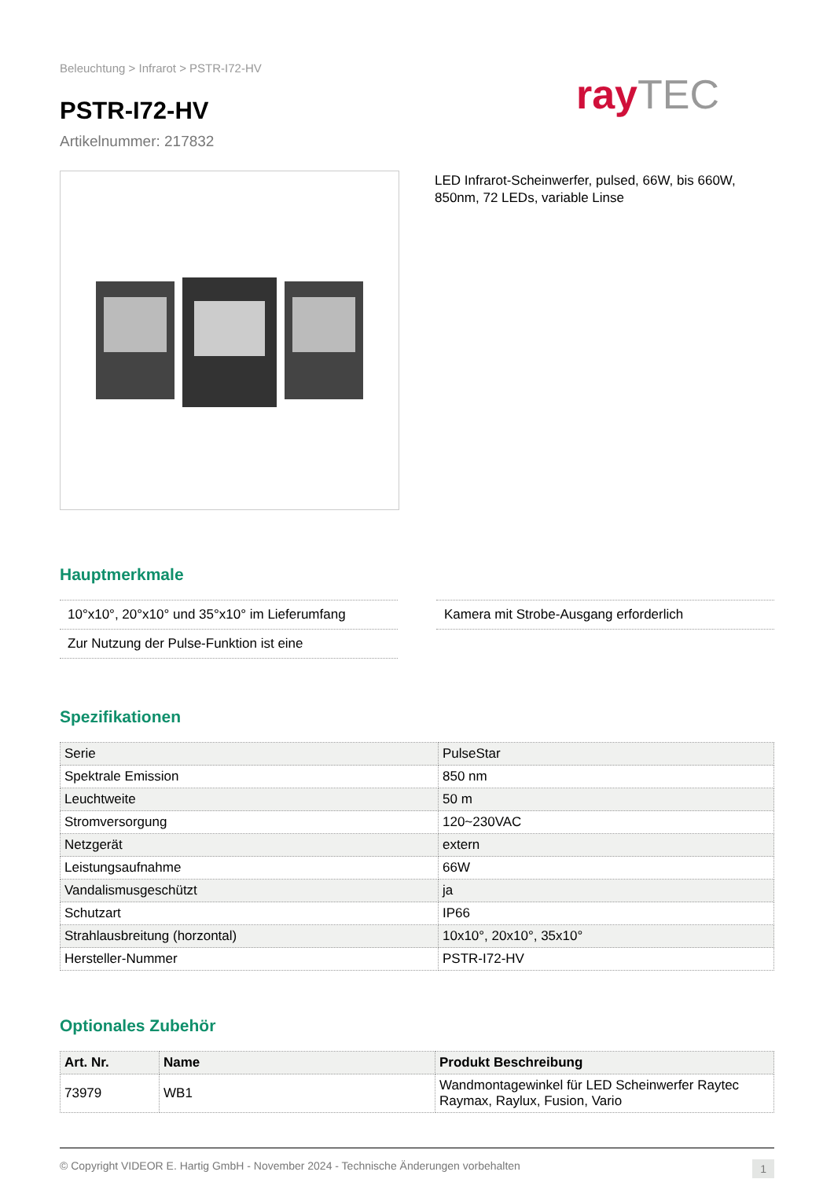Beleuchtung > Infrarot > PSTR-I72-HV
PSTR-I72-HV
Artikelnummer: 217832
ray TEC
LED Infrarot-Scheinwerfer, pulsed, 66W, bis 660W, 850nm, 72 LEDs, variable Linse
Hauptmerkmale
10°x10°, 20°x10° und 35°x10° im Lieferumfang
Zur Nutzung der Pulse-Funktion ist eine
Kamera mit Strobe-Ausgang erforderlich
Spezifikationen
| Serie | PulseStar |
| Spektrale Emission | 850 nm |
| Leuchtweite | 50 m |
| Stromversorgung | 120~230VAC |
| Netzgerät | extern |
| Leistungsaufnahme | 66W |
| Vandalismusgeschützt | ja |
| Schutzart | IP66 |
| Strahlausbreitung (horzontal) | 10x10°, 20x10°, 35x10° |
| Hersteller-Nummer | PSTR-I72-HV |
Optionales Zubehör
| Art. Nr. | Name | Produkt Beschreibung |
| --- | --- | --- |
| 73979 | WB1 | Wandmontagewinkel für LED Scheinwerfer Raytec Raymax, Raylux, Fusion, Vario |
© Copyright VIDEOR E. Hartig GmbH - November 2024 - Technische Änderungen vorbehalten 1